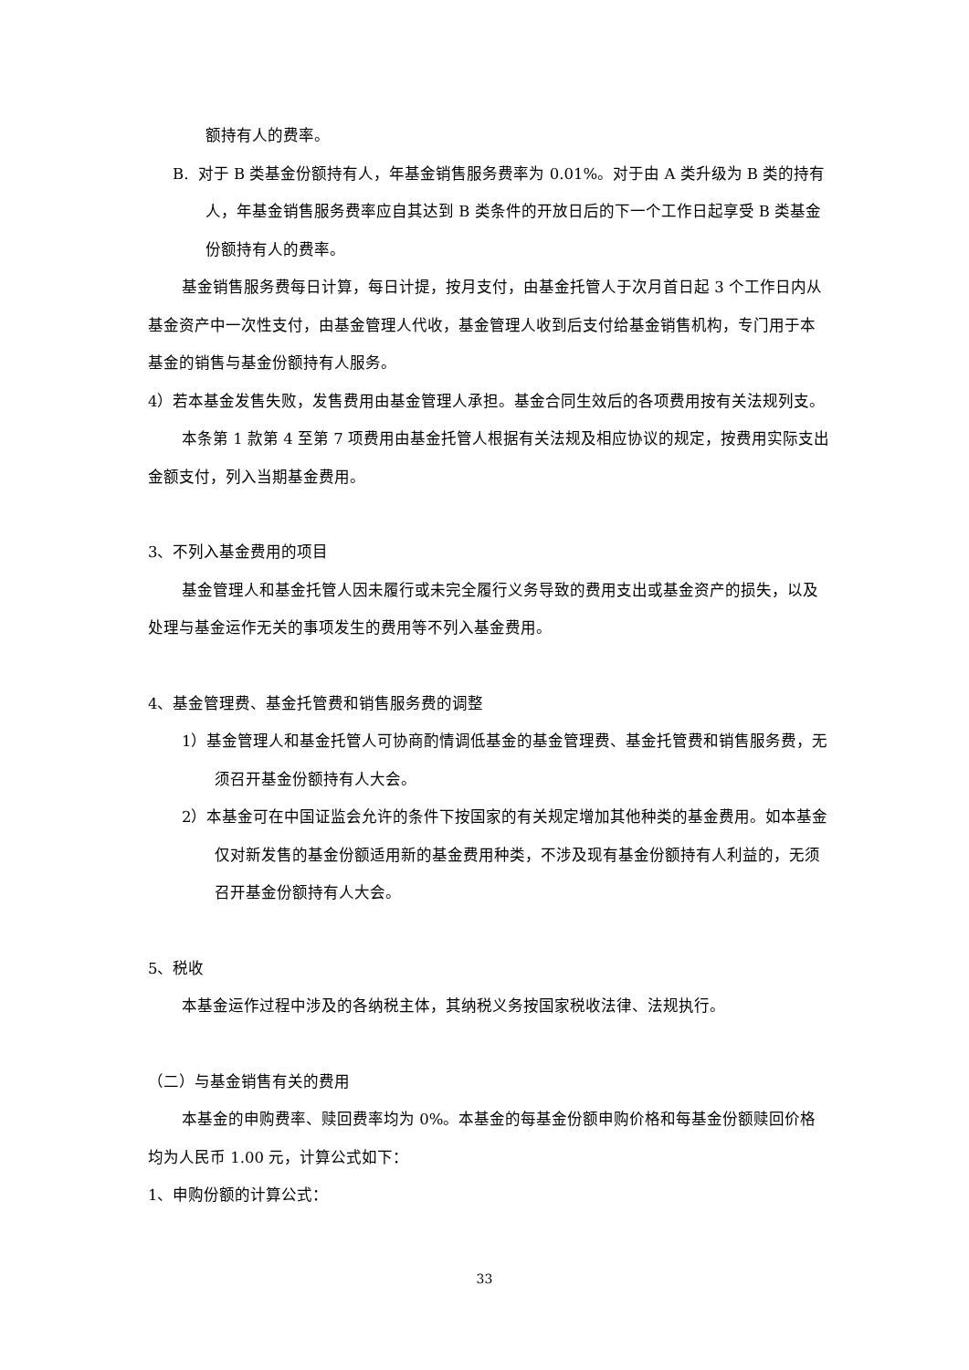额持有人的费率。
B. 对于 B 类基金份额持有人，年基金销售服务费率为 0.01%。对于由 A 类升级为 B 类的持有人，年基金销售服务费率应自其达到 B 类条件的开放日后的下一个工作日起享受 B 类基金份额持有人的费率。
基金销售服务费每日计算，每日计提，按月支付，由基金托管人于次月首日起 3 个工作日内从基金资产中一次性支付，由基金管理人代收，基金管理人收到后支付给基金销售机构，专门用于本基金的销售与基金份额持有人服务。
4）若本基金发售失败，发售费用由基金管理人承担。基金合同生效后的各项费用按有关法规列支。
本条第 1 款第 4 至第 7 项费用由基金托管人根据有关法规及相应协议的规定，按费用实际支出金额支付，列入当期基金费用。
3、不列入基金费用的项目
基金管理人和基金托管人因未履行或未完全履行义务导致的费用支出或基金资产的损失，以及处理与基金运作无关的事项发生的费用等不列入基金费用。
4、基金管理费、基金托管费和销售服务费的调整
1）基金管理人和基金托管人可协商酌情调低基金的基金管理费、基金托管费和销售服务费，无须召开基金份额持有人大会。
2）本基金可在中国证监会允许的条件下按国家的有关规定增加其他种类的基金费用。如本基金仅对新发售的基金份额适用新的基金费用种类，不涉及现有基金份额持有人利益的，无须召开基金份额持有人大会。
5、税收
本基金运作过程中涉及的各纳税主体，其纳税义务按国家税收法律、法规执行。
（二）与基金销售有关的费用
本基金的申购费率、赎回费率均为 0%。本基金的每基金份额申购价格和每基金份额赎回价格均为人民币 1.00 元，计算公式如下：
1、申购份额的计算公式：
33